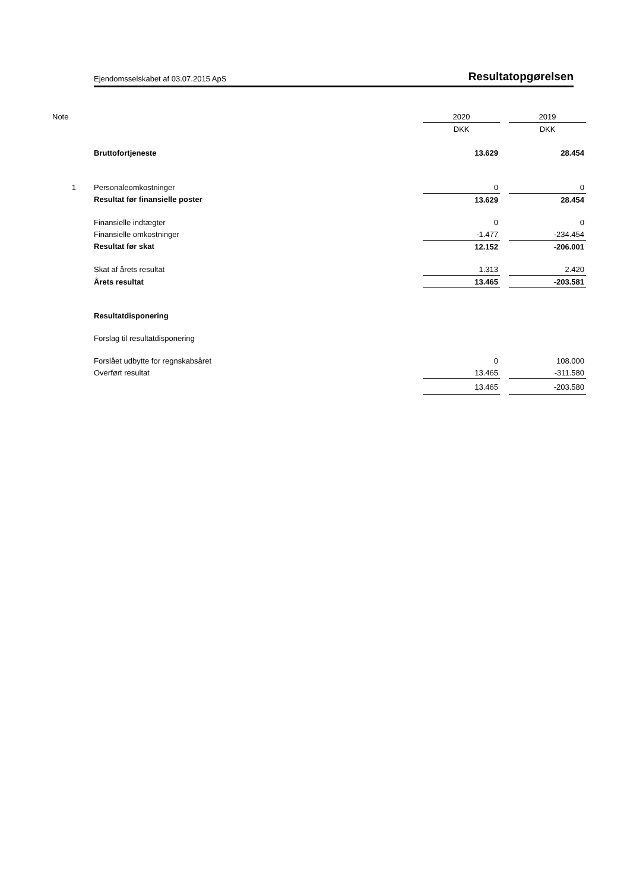Ejendomsselskabet af 03.07.2015 ApS Resultatopgørelsen
| Note | | 2020 | | 2019 |
| | | DKK | | DKK |
| | Bruttofortjeneste | 13.629 | | 28.454 |
| 1 | Personaleomkostninger | 0 | | 0 |
| | Resultat før finansielle poster | 13.629 | | 28.454 |
| | Finansielle indtægter | 0 | | 0 |
| | Finansielle omkostninger | -1.477 | | -234.454 |
| | Resultat før skat | 12.152 | | -206.001 |
| | Skat af årets resultat | 1.313 | | 2.420 |
| | Årets resultat | 13.465 | | -203.581 |
| | Resultatdisponering | | | |
| | Forslag til resultatdisponering | | | |
| | Forslået udbytte for regnskabsåret | 0 | | 108.000 |
| | Overført resultat | 13.465 | | -311.580 |
| | | 13.465 | | -203.580 |